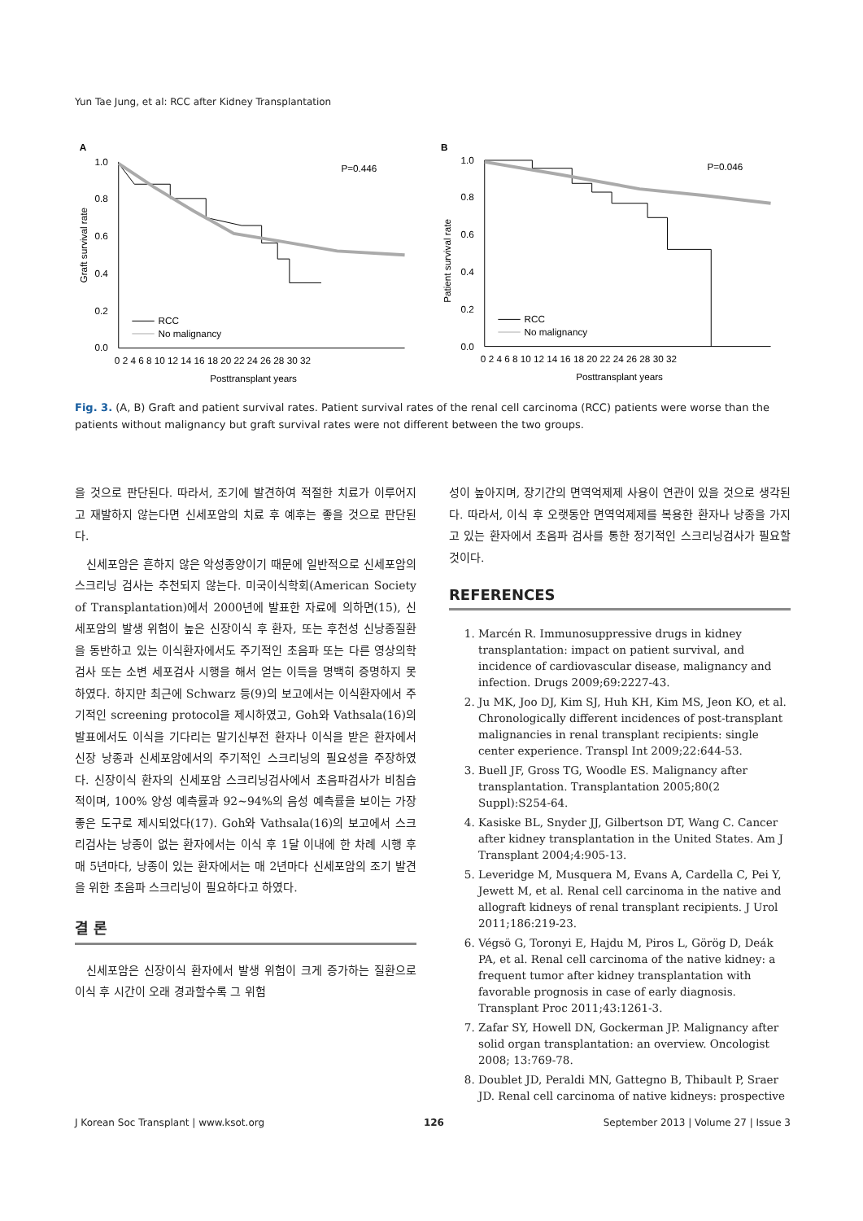Yun Tae Jung, et al: RCC after Kidney Transplantation
A
1.0
0.8
0.6
0.4
0.2
0.0
Graft survival rate
0 2 4 6 8 10 12 14 16 18 20 22 24 26 28 30 32
Posttransplant years
P=0.446
RCC
No malignancy
B
1.0
0.8
0.6
0.4
0.2
0.0
Patient survival rate
0 2 4 6 8 10 12 14 16 18 20 22 24 26 28 30 32
Posttransplant years
P=0.046
RCC
No malignancy
Fig. 3. (A, B) Graft and patient survival rates. Patient survival rates of the renal cell carcinoma (RCC) patients were worse than the patients without malignancy but graft survival rates were not different between the two groups.
을 것으로 판단된다. 따라서, 조기에 발견하여 적절한 치료가 이루어지고 재발하지 않는다면 신세포암의 치료 후 예후는 좋을 것으로 판단된다.
신세포암은 흔하지 않은 악성종양이기 때문에 일반적으로 신세포암의 스크리닝 검사는 추천되지 않는다. 미국이식학회(American Society of Transplantation)에서 2000년에 발표한 자료에 의하면(15), 신세포암의 발생 위험이 높은 신장이식 후 환자, 또는 후천성 신낭종질환을 동반하고 있는 이식환자에서도 주기적인 초음파 또는 다른 영상의학검사 또는 소변 세포검사 시행을 해서 얻는 이득을 명백히 증명하지 못하였다. 하지만 최근에 Schwarz 등(9)의 보고에서는 이식환자에서 주기적인 screening protocol을 제시하였고, Goh와 Vathsala(16)의 발표에서도 이식을 기다리는 말기신부전 환자나 이식을 받은 환자에서 신장 낭종과 신세포암에서의 주기적인 스크리닝의 필요성을 주장하였다. 신장이식 환자의 신세포암 스크리닝검사에서 초음파검사가 비침습적이며, 100% 양성 예측률과 92∼94%의 음성 예측률을 보이는 가장 좋은 도구로 제시되었다(17). Goh와 Vathsala(16)의 보고에서 스크리검사는 낭종이 없는 환자에서는 이식 후 1달 이내에 한 차례 시행 후 매 5년마다, 낭종이 있는 환자에서는 매 2년마다 신세포암의 조기 발견을 위한 초음파 스크리닝이 필요하다고 하였다.
결 론
신세포암은 신장이식 환자에서 발생 위험이 크게 증가하는 질환으로 이식 후 시간이 오래 경과할수록 그 위험
성이 높아지며, 장기간의 면역억제제 사용이 연관이 있을 것으로 생각된다. 따라서, 이식 후 오랫동안 면역억제제를 복용한 환자나 낭종을 가지고 있는 환자에서 초음파 검사를 통한 정기적인 스크리닝검사가 필요할 것이다.
REFERENCES
1. Marcén R. Immunosuppressive drugs in kidney transplantation: impact on patient survival, and incidence of cardiovascular disease, malignancy and infection. Drugs 2009;69:2227-43.
2. Ju MK, Joo DJ, Kim SJ, Huh KH, Kim MS, Jeon KO, et al. Chronologically different incidences of post-transplant malignancies in renal transplant recipients: single center experience. Transpl Int 2009;22:644-53.
3. Buell JF, Gross TG, Woodle ES. Malignancy after transplantation. Transplantation 2005;80(2 Suppl):S254-64.
4. Kasiske BL, Snyder JJ, Gilbertson DT, Wang C. Cancer after kidney transplantation in the United States. Am J Transplant 2004;4:905-13.
5. Leveridge M, Musquera M, Evans A, Cardella C, Pei Y, Jewett M, et al. Renal cell carcinoma in the native and allograft kidneys of renal transplant recipients. J Urol 2011;186:219-23.
6. Végsö G, Toronyi E, Hajdu M, Piros L, Görög D, Deák PA, et al. Renal cell carcinoma of the native kidney: a frequent tumor after kidney transplantation with favorable prognosis in case of early diagnosis. Transplant Proc 2011;43:1261-3.
7. Zafar SY, Howell DN, Gockerman JP. Malignancy after solid organ transplantation: an overview. Oncologist 2008; 13:769-78.
8. Doublet JD, Peraldi MN, Gattegno B, Thibault P, Sraer JD. Renal cell carcinoma of native kidneys: prospective
J Korean Soc Transplant | www.ksot.org 126 September 2013 | Volume 27 | Issue 3